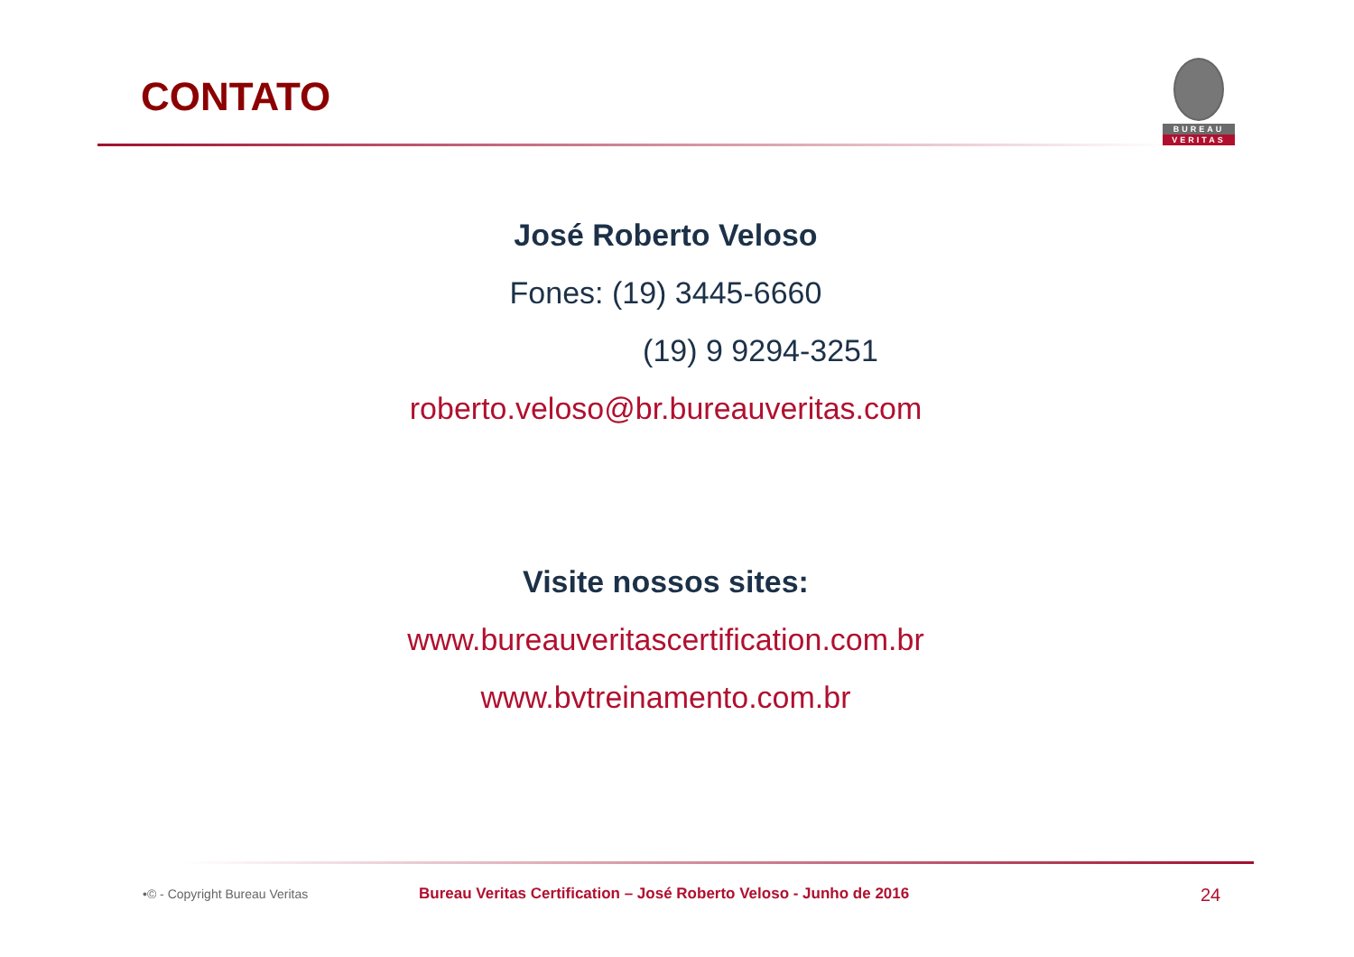CONTATO
BUREAU
VERITAS
José Roberto Veloso
Fones: (19) 3445-6660
(19) 9 9294-3251
roberto.veloso@br.bureauveritas.com
Visite nossos sites:
www.bureauveritascertification.com.br
www.bvtreinamento.com.br
•© - Copyright Bureau Veritas
Bureau Veritas Certification – José Roberto Veloso - Junho de 2016
24